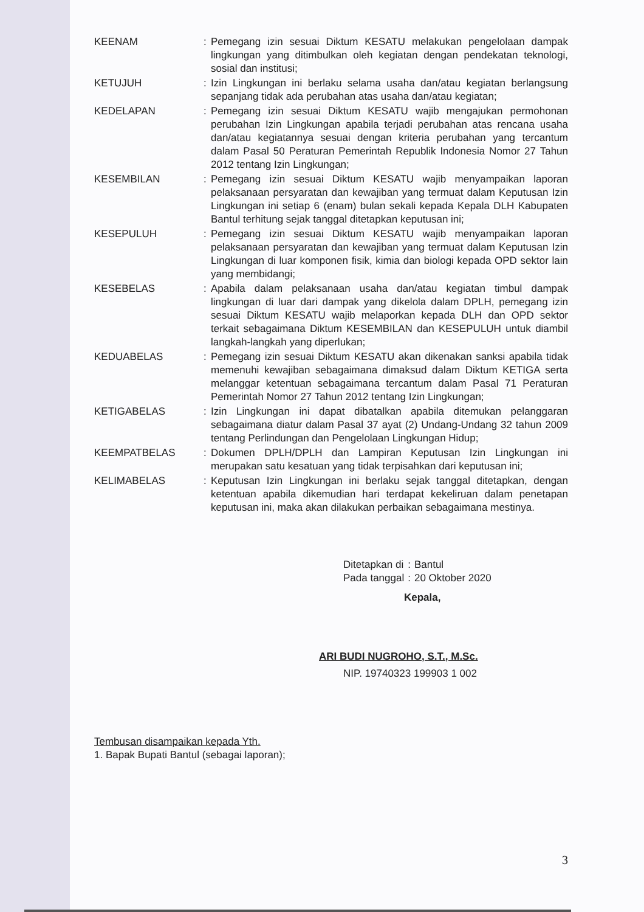| KEENAM | : | Pemegang izin sesuai Diktum KESATU melakukan pengelolaan dampak lingkungan yang ditimbulkan oleh kegiatan dengan pendekatan teknologi, sosial dan institusi; |
| KETUJUH | : | Izin Lingkungan ini berlaku selama usaha dan/atau kegiatan berlangsung sepanjang tidak ada perubahan atas usaha dan/atau kegiatan; |
| KEDELAPAN | : | Pemegang izin sesuai Diktum KESATU wajib mengajukan permohonan perubahan Izin Lingkungan apabila terjadi perubahan atas rencana usaha dan/atau kegiatannya sesuai dengan kriteria perubahan yang tercantum dalam Pasal 50 Peraturan Pemerintah Republik Indonesia Nomor 27 Tahun 2012 tentang Izin Lingkungan; |
| KESEMBILAN | : | Pemegang izin sesuai Diktum KESATU wajib menyampaikan laporan pelaksanaan persyaratan dan kewajiban yang termuat dalam Keputusan Izin Lingkungan ini setiap 6 (enam) bulan sekali kepada Kepala DLH Kabupaten Bantul terhitung sejak tanggal ditetapkan keputusan ini; |
| KESEPULUH | : | Pemegang izin sesuai Diktum KESATU wajib menyampaikan laporan pelaksanaan persyaratan dan kewajiban yang termuat dalam Keputusan Izin Lingkungan di luar komponen fisik, kimia dan biologi kepada OPD sektor lain yang membidangi; |
| KESEBELAS | : | Apabila dalam pelaksanaan usaha dan/atau kegiatan timbul dampak lingkungan di luar dari dampak yang dikelola dalam DPLH, pemegang izin sesuai Diktum KESATU wajib melaporkan kepada DLH dan OPD sektor terkait sebagaimana Diktum KESEMBILAN dan KESEPULUH untuk diambil langkah-langkah yang diperlukan; |
| KEDUABELAS | : | Pemegang izin sesuai Diktum KESATU akan dikenakan sanksi apabila tidak memenuhi kewajiban sebagaimana dimaksud dalam Diktum KETIGA serta melanggar ketentuan sebagaimana tercantum dalam Pasal 71 Peraturan Pemerintah Nomor 27 Tahun 2012 tentang Izin Lingkungan; |
| KETIGABELAS | : | Izin Lingkungan ini dapat dibatalkan apabila ditemukan pelanggaran sebagaimana diatur dalam Pasal 37 ayat (2) Undang-Undang 32 tahun 2009 tentang Perlindungan dan Pengelolaan Lingkungan Hidup; |
| KEEMPATBELAS | : | Dokumen DPLH/DPLH dan Lampiran Keputusan Izin Lingkungan ini merupakan satu kesatuan yang tidak terpisahkan dari keputusan ini; |
| KELIMABELAS | : | Keputusan Izin Lingkungan ini berlaku sejak tanggal ditetapkan, dengan ketentuan apabila dikemudian hari terdapat kekeliruan dalam penetapan keputusan ini, maka akan dilakukan perbaikan sebagaimana mestinya. |
| Ditetapkan di | : | Bantul |
| Pada tanggal | : | 20 Oktober 2020 |
Kepala,
ARI BUDI NUGROHO, S.T., M.Sc.
NIP. 19740323 199903 1 002
Tembusan disampaikan kepada Yth.
1. Bapak Bupati Bantul (sebagai laporan);
3